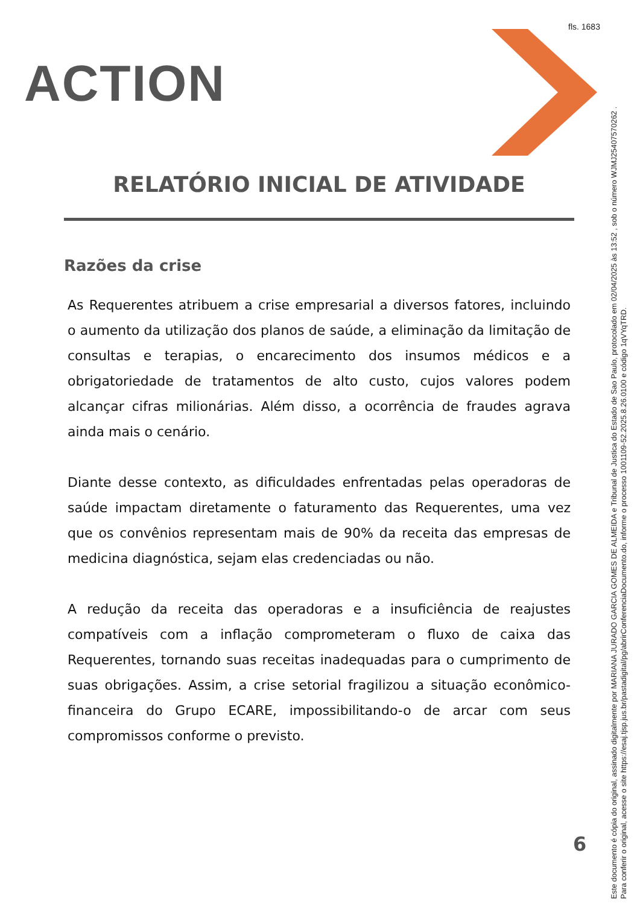fls. 1683
ACTION
RELATÓRIO INICIAL DE ATIVIDADE
Razões da crise
As Requerentes atribuem a crise empresarial a diversos fatores, incluindo o aumento da utilização dos planos de saúde, a eliminação da limitação de consultas e terapias, o encarecimento dos insumos médicos e a obrigatoriedade de tratamentos de alto custo, cujos valores podem alcançar cifras milionárias. Além disso, a ocorrência de fraudes agrava ainda mais o cenário.
Diante desse contexto, as dificuldades enfrentadas pelas operadoras de saúde impactam diretamente o faturamento das Requerentes, uma vez que os convênios representam mais de 90% da receita das empresas de medicina diagnóstica, sejam elas credenciadas ou não.
A redução da receita das operadoras e a insuficiência de reajustes compatíveis com a inflação comprometeram o fluxo de caixa das Requerentes, tornando suas receitas inadequadas para o cumprimento de suas obrigações. Assim, a crise setorial fragilizou a situação econômico-financeira do Grupo ECARE, impossibilitando-o de arcar com seus compromissos conforme o previsto.
6
Este documento é cópia do original, assinado digitalmente por MARIANA JURADO GARCIA GOMES DE ALMEIDA e Tribunal de Justica do Estado de Sao Paulo, protocolado em 02/04/2025 às 13:52 , sob o número WJMJ25407570262 .
Para conferir o original, acesse o site https://esaj.tjsp.jus.br/pastadigital/pg/abrirConferenciaDocumento.do, informe o processo 1001109-52.2025.8.26.0100 e código 1qVYqTRD.